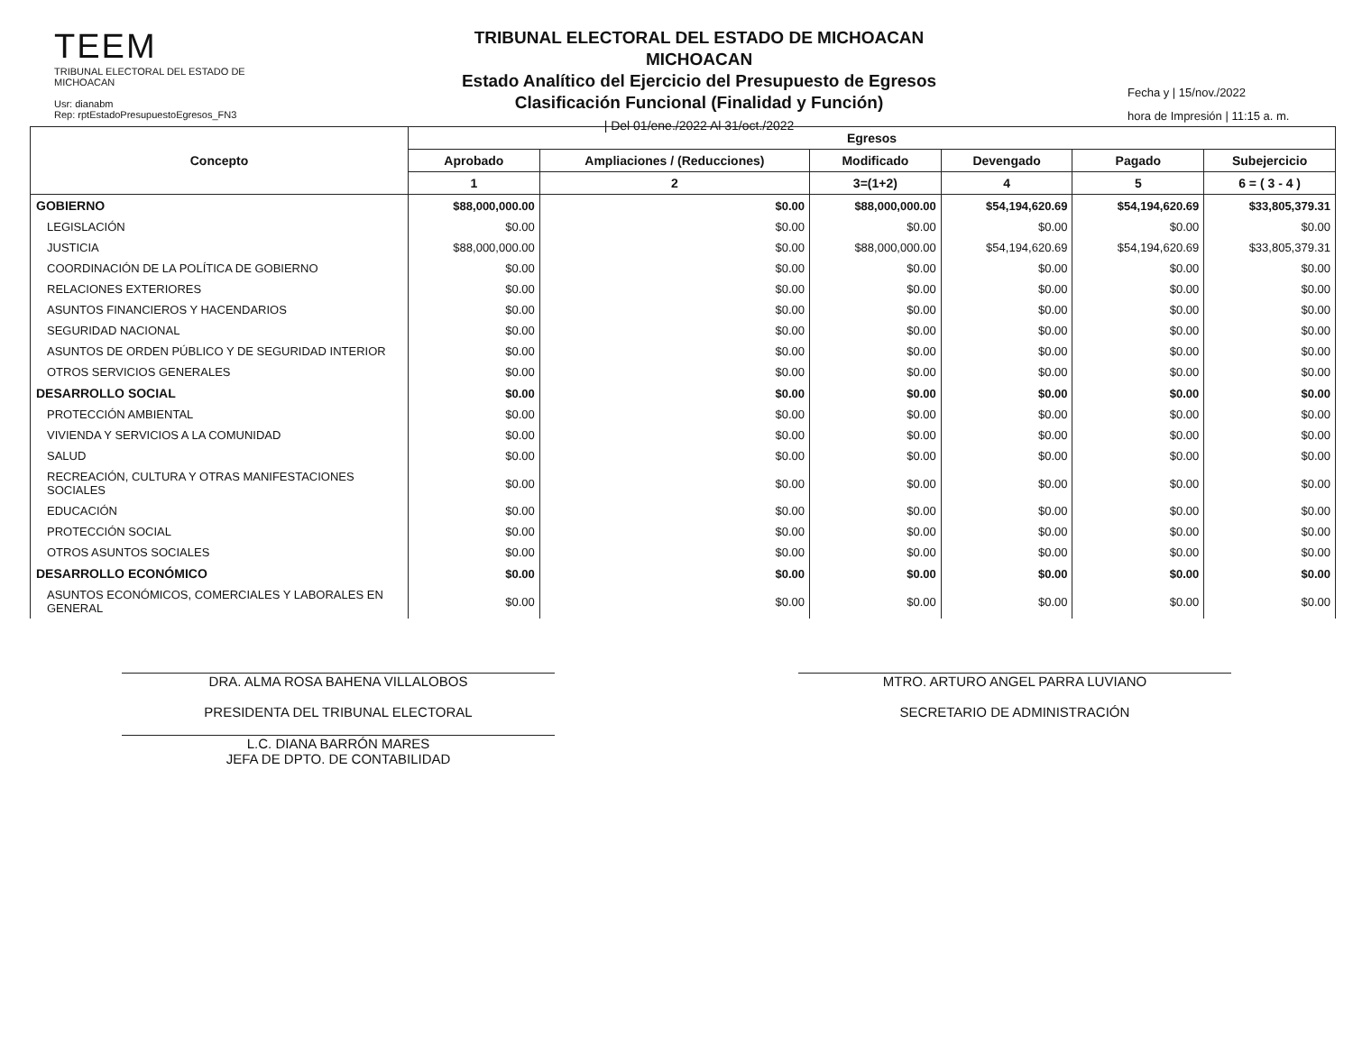TEEM
TRIBUNAL ELECTORAL DEL ESTADO DE MICHOACAN
Usr: dianabm
Rep: rptEstadoPresupuestoEgresos_FN3
TRIBUNAL ELECTORAL DEL ESTADO DE MICHOACAN
MICHOACAN
Estado Analítico del Ejercicio del Presupuesto de Egresos
Clasificación Funcional (Finalidad y Función)
| Del 01/ene./2022 Al 31/oct./2022
Fecha y | 15/nov./2022
hora de Impresión | 11:15 a. m.
| Concepto | Egresos | | | | | |
| --- | --- | --- | --- | --- | --- | --- |
| | Aprobado | Ampliaciones / (Reducciones) | Modificado | Devengado | Pagado | Subejercicio |
| | 1 | 2 | 3=(1+2) | 4 | 5 | 6 = ( 3 - 4 ) |
| GOBIERNO | $88,000,000.00 | $0.00 | $88,000,000.00 | $54,194,620.69 | $54,194,620.69 | $33,805,379.31 |
| LEGISLACIÓN | $0.00 | $0.00 | $0.00 | $0.00 | $0.00 | $0.00 |
| JUSTICIA | $88,000,000.00 | $0.00 | $88,000,000.00 | $54,194,620.69 | $54,194,620.69 | $33,805,379.31 |
| COORDINACIÓN DE LA POLÍTICA DE GOBIERNO | $0.00 | $0.00 | $0.00 | $0.00 | $0.00 | $0.00 |
| RELACIONES EXTERIORES | $0.00 | $0.00 | $0.00 | $0.00 | $0.00 | $0.00 |
| ASUNTOS FINANCIEROS Y HACENDARIOS | $0.00 | $0.00 | $0.00 | $0.00 | $0.00 | $0.00 |
| SEGURIDAD NACIONAL | $0.00 | $0.00 | $0.00 | $0.00 | $0.00 | $0.00 |
| ASUNTOS DE ORDEN PÚBLICO Y DE SEGURIDAD INTERIOR | $0.00 | $0.00 | $0.00 | $0.00 | $0.00 | $0.00 |
| OTROS SERVICIOS GENERALES | $0.00 | $0.00 | $0.00 | $0.00 | $0.00 | $0.00 |
| DESARROLLO SOCIAL | $0.00 | $0.00 | $0.00 | $0.00 | $0.00 | $0.00 |
| PROTECCIÓN AMBIENTAL | $0.00 | $0.00 | $0.00 | $0.00 | $0.00 | $0.00 |
| VIVIENDA Y SERVICIOS A LA COMUNIDAD | $0.00 | $0.00 | $0.00 | $0.00 | $0.00 | $0.00 |
| SALUD | $0.00 | $0.00 | $0.00 | $0.00 | $0.00 | $0.00 |
| RECREACIÓN, CULTURA Y OTRAS MANIFESTACIONES SOCIALES | $0.00 | $0.00 | $0.00 | $0.00 | $0.00 | $0.00 |
| EDUCACIÓN | $0.00 | $0.00 | $0.00 | $0.00 | $0.00 | $0.00 |
| PROTECCIÓN SOCIAL | $0.00 | $0.00 | $0.00 | $0.00 | $0.00 | $0.00 |
| OTROS ASUNTOS SOCIALES | $0.00 | $0.00 | $0.00 | $0.00 | $0.00 | $0.00 |
| DESARROLLO ECONÓMICO | $0.00 | $0.00 | $0.00 | $0.00 | $0.00 | $0.00 |
| ASUNTOS ECONÓMICOS, COMERCIALES Y LABORALES EN GENERAL | $0.00 | $0.00 | $0.00 | $0.00 | $0.00 | $0.00 |
DRA. ALMA ROSA BAHENA VILLALOBOS
PRESIDENTA DEL TRIBUNAL ELECTORAL
L.C. DIANA BARRÓN MARES
JEFA DE DPTO. DE CONTABILIDAD
MTRO. ARTURO ANGEL PARRA LUVIANO
SECRETARIO DE ADMINISTRACIÓN